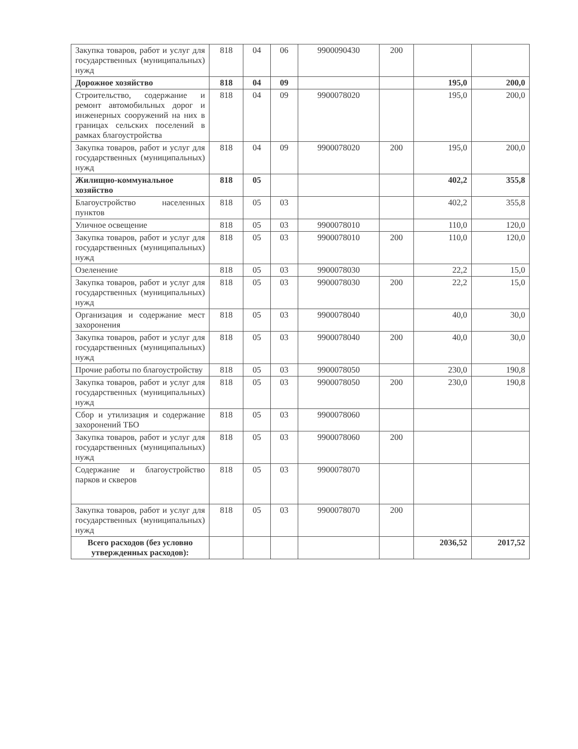| Закупка товаров, работ и услуг для государственных (муниципальных) нужд | 818 | 04 | 06 | 9900090430 | 200 | | |
| Дорожное хозяйство | 818 | 04 | 09 | | | 195,0 | 200,0 |
| Строительство, содержание и ремонт автомобильных дорог и инженерных сооружений на них в границах сельских поселений в рамках благоустройства | 818 | 04 | 09 | 9900078020 | | 195,0 | 200,0 |
| Закупка товаров, работ и услуг для государственных (муниципальных) нужд | 818 | 04 | 09 | 9900078020 | 200 | 195,0 | 200,0 |
| Жилищно-коммунальное хозяйство | 818 | 05 | | | | 402,2 | 355,8 |
| Благоустройство населенных пунктов | 818 | 05 | 03 | | | 402,2 | 355,8 |
| Уличное освещение | 818 | 05 | 03 | 9900078010 | | 110,0 | 120,0 |
| Закупка товаров, работ и услуг для государственных (муниципальных) нужд | 818 | 05 | 03 | 9900078010 | 200 | 110,0 | 120,0 |
| Озеленение | 818 | 05 | 03 | 9900078030 | | 22,2 | 15,0 |
| Закупка товаров, работ и услуг для государственных (муниципальных) нужд | 818 | 05 | 03 | 9900078030 | 200 | 22,2 | 15,0 |
| Организация и содержание мест захоронения | 818 | 05 | 03 | 9900078040 | | 40,0 | 30,0 |
| Закупка товаров, работ и услуг для государственных (муниципальных) нужд | 818 | 05 | 03 | 9900078040 | 200 | 40,0 | 30,0 |
| Прочие работы по благоустройству | 818 | 05 | 03 | 9900078050 | | 230,0 | 190,8 |
| Закупка товаров, работ и услуг для государственных (муниципальных) нужд | 818 | 05 | 03 | 9900078050 | 200 | 230,0 | 190,8 |
| Сбор и утилизация и содержание захоронений ТБО | 818 | 05 | 03 | 9900078060 | | | |
| Закупка товаров, работ и услуг для государственных (муниципальных) нужд | 818 | 05 | 03 | 9900078060 | 200 | | |
| Содержание и благоустройство парков и скверов | 818 | 05 | 03 | 9900078070 | | | |
| Закупка товаров, работ и услуг для государственных (муниципальных) нужд | 818 | 05 | 03 | 9900078070 | 200 | | |
| Всего расходов (без условно утвержденных расходов): | | | | | | 2036,52 | 2017,52 |